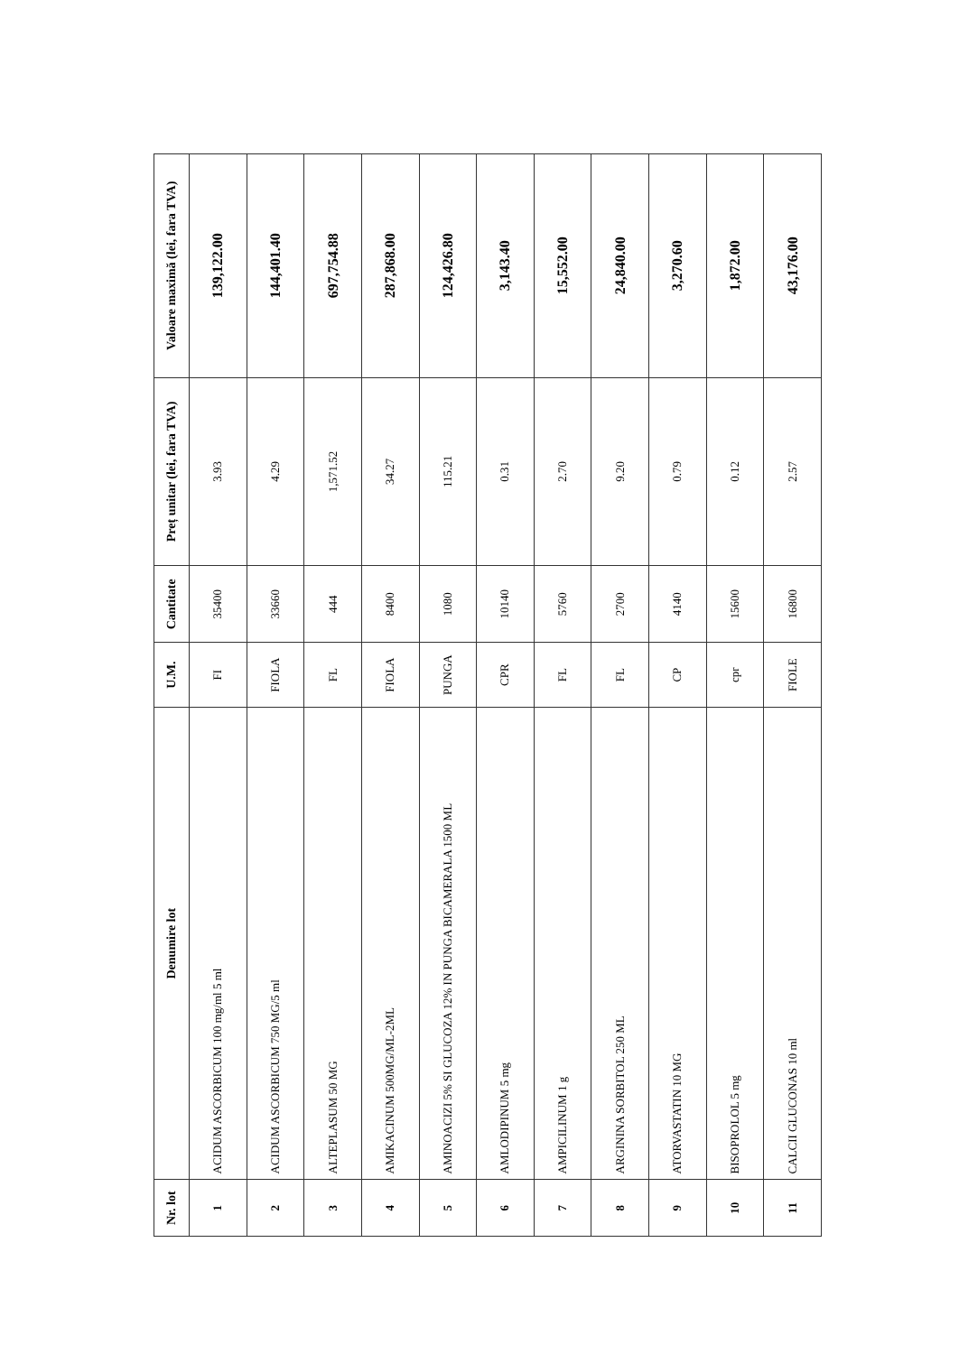| Nr. lot | Denumire lot | U.M. | Cantitate | Preț unitar (lei, fara TVA) | Valoare maximă (lei, fara TVA) |
| --- | --- | --- | --- | --- | --- |
| 1 | ACIDUM ASCORBICUM 100 mg/ml 5 ml | FI | 35400 | 3.93 | 139,122.00 |
| 2 | ACIDUM ASCORBICUM 750 MG/5 ml | FIOLA | 33660 | 4.29 | 144,401.40 |
| 3 | ALTEPLASUM 50 MG | FL | 444 | 1,571.52 | 697,754.88 |
| 4 | AMIKACINUM 500MG/ML-2ML | FIOLA | 8400 | 34.27 | 287,868.00 |
| 5 | AMINOACIZI 5% SI GLUCOZA 12% IN PUNGA BICAMERALA 1500 ML | PUNGA | 1080 | 115.21 | 124,426.80 |
| 6 | AMLODIPINUM 5 mg | CPR | 10140 | 0.31 | 3,143.40 |
| 7 | AMPICILINUM 1 g | FL | 5760 | 2.70 | 15,552.00 |
| 8 | ARGININA SORBITOL 250 ML | FL | 2700 | 9.20 | 24,840.00 |
| 9 | ATORVASTATIN 10 MG | CP | 4140 | 0.79 | 3,270.60 |
| 10 | BISOPROLOL 5 mg | cpr | 15600 | 0.12 | 1,872.00 |
| 11 | CALCII GLUCONAS 10 ml | FIOLE | 16800 | 2.57 | 43,176.00 |